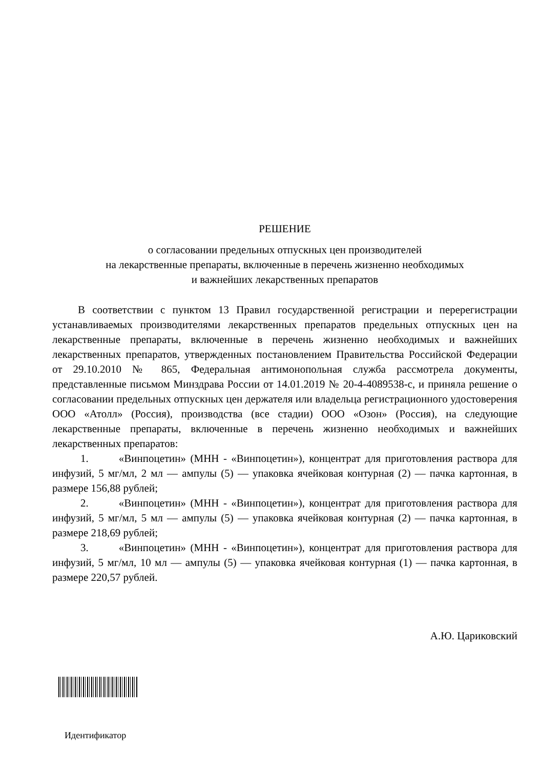РЕШЕНИЕ
о согласовании предельных отпускных цен производителей
на лекарственные препараты, включенные в перечень жизненно необходимых
и важнейших лекарственных препаратов
В соответствии с пунктом 13 Правил государственной регистрации и перерегистрации устанавливаемых производителями лекарственных препаратов предельных отпускных цен на лекарственные препараты, включенные в перечень жизненно необходимых и важнейших лекарственных препаратов, утвержденных постановлением Правительства Российской Федерации от 29.10.2010 № 865, Федеральная антимонопольная служба рассмотрела документы, представленные письмом Минздрава России от 14.01.2019 № 20-4-4089538-с, и приняла решение о согласовании предельных отпускных цен держателя или владельца регистрационного удостоверения ООО «Атолл» (Россия), производства (все стадии) ООО «Озон» (Россия), на следующие лекарственные препараты, включенные в перечень жизненно необходимых и важнейших лекарственных препаратов:
1. «Винпоцетин» (МНН - «Винпоцетин»), концентрат для приготовления раствора для инфузий, 5 мг/мл, 2 мл — ампулы (5) — упаковка ячейковая контурная (2) — пачка картонная, в размере 156,88 рублей;
2. «Винпоцетин» (МНН - «Винпоцетин»), концентрат для приготовления раствора для инфузий, 5 мг/мл, 5 мл — ампулы (5) — упаковка ячейковая контурная (2) — пачка картонная, в размере 218,69 рублей;
3. «Винпоцетин» (МНН - «Винпоцетин»), концентрат для приготовления раствора для инфузий, 5 мг/мл, 10 мл — ампулы (5) — упаковка ячейковая контурная (1) — пачка картонная, в размере 220,57 рублей.
А.Ю. Цариковский
Идентификатор